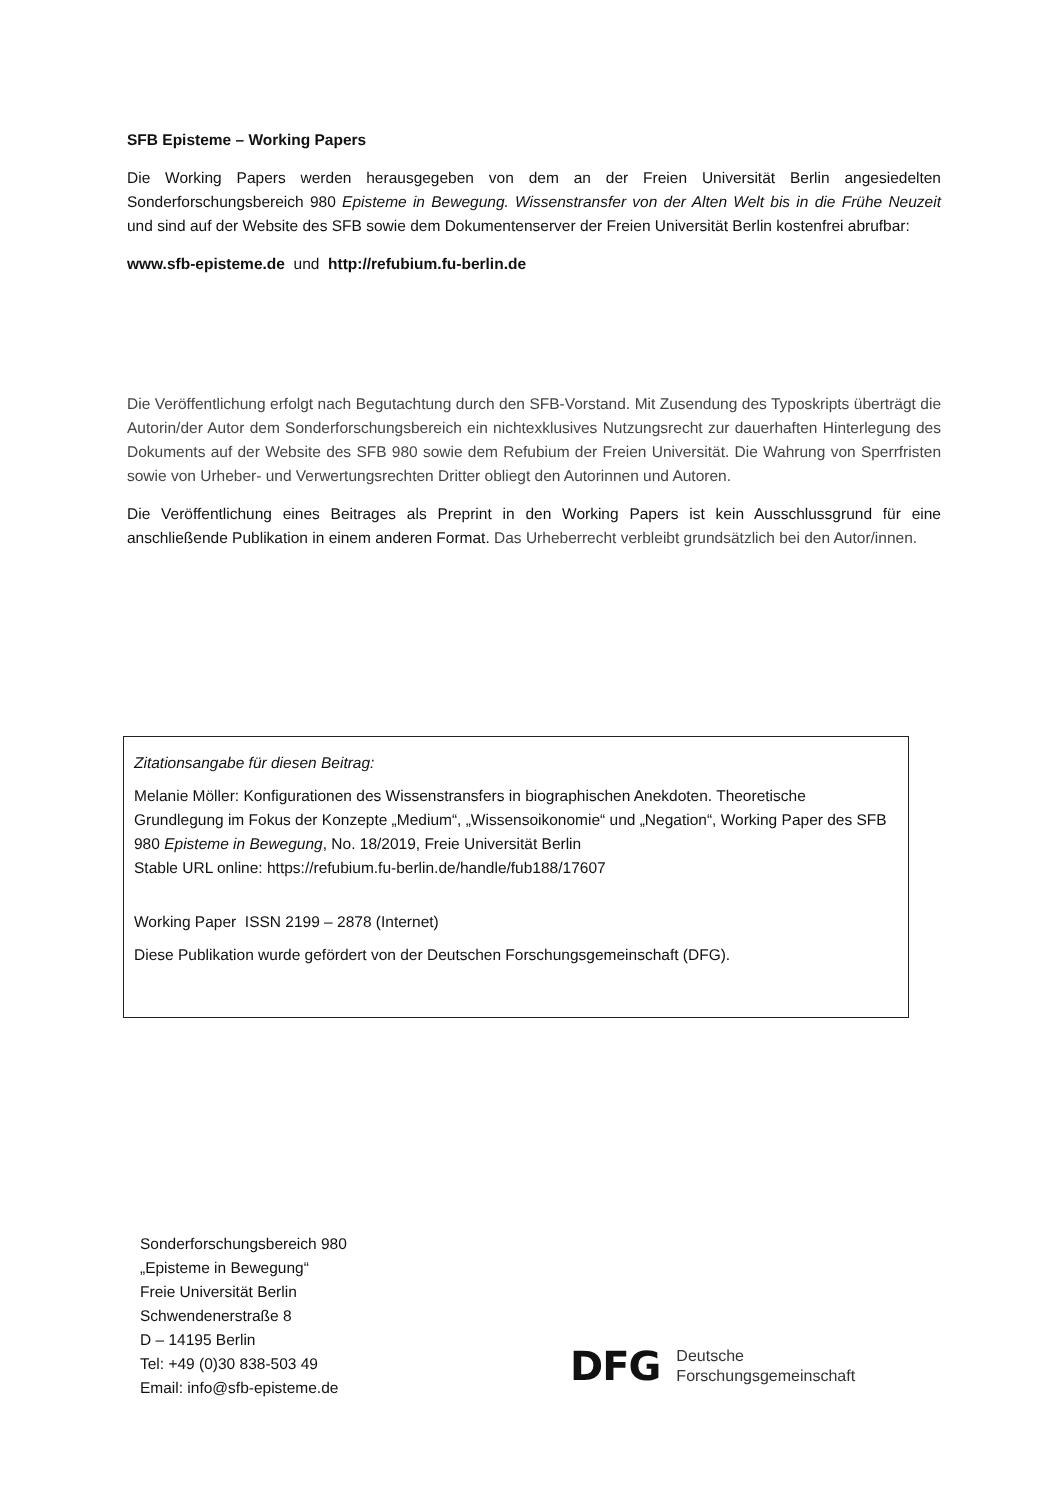SFB Episteme – Working Papers
Die Working Papers werden herausgegeben von dem an der Freien Universität Berlin angesiedelten Sonderforschungsbereich 980 Episteme in Bewegung. Wissenstransfer von der Alten Welt bis in die Frühe Neuzeit und sind auf der Website des SFB sowie dem Dokumentenserver der Freien Universität Berlin kostenfrei abrufbar:
www.sfb-episteme.de und http://refubium.fu-berlin.de
Die Veröffentlichung erfolgt nach Begutachtung durch den SFB-Vorstand. Mit Zusendung des Typoskripts überträgt die Autorin/der Autor dem Sonderforschungsbereich ein nichtexklusives Nutzungsrecht zur dauerhaften Hinterlegung des Dokuments auf der Website des SFB 980 sowie dem Refubium der Freien Universität. Die Wahrung von Sperrfristen sowie von Urheber- und Verwertungsrechten Dritter obliegt den Autorinnen und Autoren.
Die Veröffentlichung eines Beitrages als Preprint in den Working Papers ist kein Ausschlussgrund für eine anschließende Publikation in einem anderen Format. Das Urheberrecht verbleibt grundsätzlich bei den Autor/innen.
Zitationsangabe für diesen Beitrag:
Melanie Möller: Konfigurationen des Wissenstransfers in biographischen Anekdoten. Theoretische Grundlegung im Fokus der Konzepte „Medium“, „Wissensoikonomie“ und „Negation“, Working Paper des SFB 980 Episteme in Bewegung, No. 18/2019, Freie Universität Berlin
Stable URL online: https://refubium.fu-berlin.de/handle/fub188/17607
Working Paper ISSN 2199 – 2878 (Internet)
Diese Publikation wurde gefördert von der Deutschen Forschungsgemeinschaft (DFG).
Sonderforschungsbereich 980
„Episteme in Bewegung“
Freie Universität Berlin
Schwendenerstraße 8
D – 14195 Berlin
Tel: +49 (0)30 838-503 49
Email: info@sfb-episteme.de
DFG Deutsche
Forschungsgemeinschaft